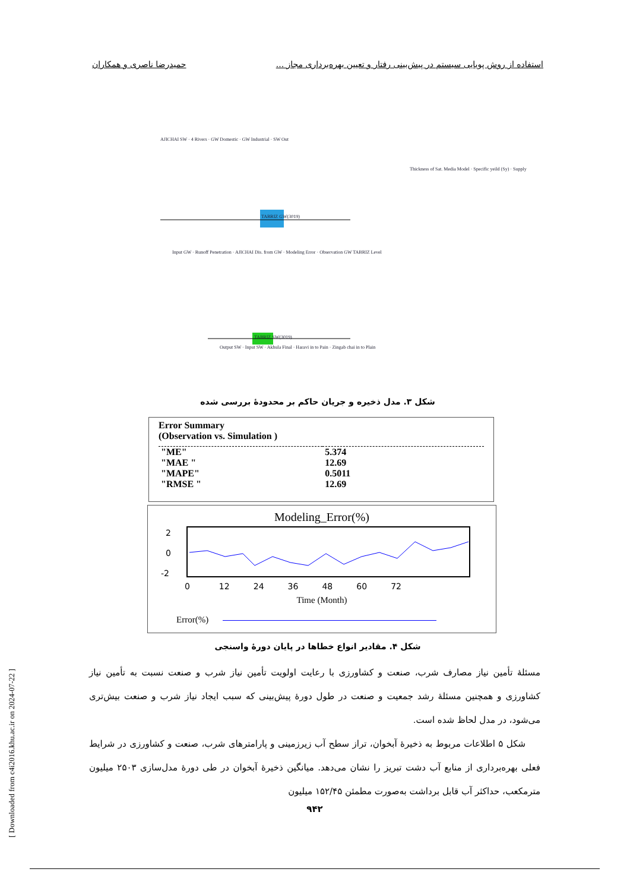استفاده از روش پویایی سیستم در پیش‌بینی رفتار و تعیین بهره‌برداری مجاز ... حمیدرضا ناصری و همکاران
TABRIZ GW(3019)
TABRIZ SW(3019)
AJICHAI SW · 4 Rivers · GW Domestic · GW Industrial · SW Out
Input GW · Runoff Penetration · AJICHAI Dis. from GW · Modeling Error · Observation GW TABRIZ Level
Thickness of Sat. Media Model · Specific yeild (Sy) · Supply
Output SW · Input SW · Akhula Final · Haravi in to Pain · Zingab chai in to Plain
شکل ۳. مدل ذخیره و جریان حاکم بر محدودهٔ بررسی شده
Error Summary
(Observation vs. Simulation )
| "ME" | 5.374 |
| "MAE " | 12.69 |
| "MAPE" | 0.5011 |
| "RMSE " | 12.69 |
Modeling_Error(%)
2
0
-2
0 12 24 36 48 60 72
Time (Month)
Error(%)
شکل ۴. مقادیر انواع خطاها در پایان دورهٔ واسنجی
مسئلهٔ تأمین نیاز مصارف شرب، صنعت و کشاورزی با رعایت اولویت تأمین نیاز شرب و صنعت نسبت به تأمین نیاز کشاورزی و همچنین مسئلهٔ رشد جمعیت و صنعت در طول دورهٔ پیش‌بینی که سبب ایجاد نیاز شرب و صنعت بیش‌تری می‌شود، در مدل لحاظ شده است.
شکل ۵ اطلاعات مربوط به ذخیرهٔ آبخوان، تراز سطح آب زیرزمینی و پارامترهای شرب، صنعت و کشاورزی در شرایط فعلی بهره‌برداری از منابع آب دشت تبریز را نشان می‌دهد. میانگین ذخیرهٔ آبخوان در طی دورهٔ مدل‌سازی ۲۵۰۳ میلیون مترمکعب، حداکثر آب قابل برداشت به‌صورت مطمئن ۱۵۲/۴۵ میلیون
۹۴۲
[ Downloaded from c4i2016.khu.ac.ir on 2024-07-22 ]